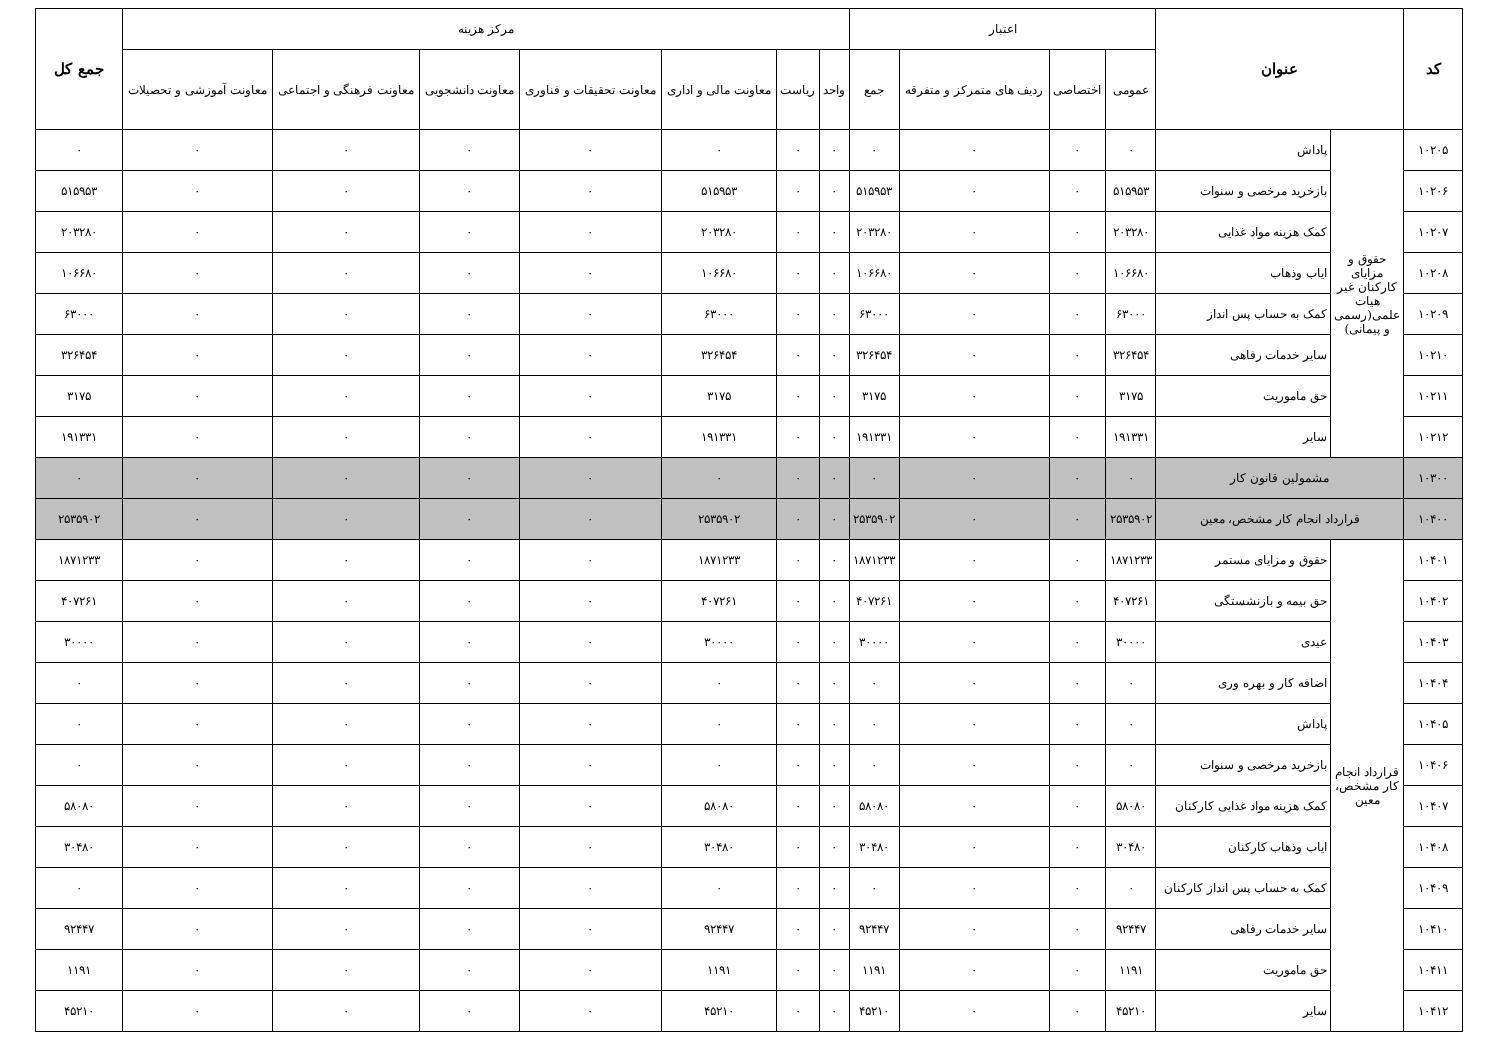| کد | عنوان | | اعتبار | | | | مرکز هزینه | | | | | | | جمع کل |
| --- | --- | --- | --- | --- | --- | --- | --- | --- | --- | --- | --- | --- | --- | --- |
| | | | عمومی | اختصاصی | ردیف های متمرکز و متفرقه | جمع | واحد | ریاست | معاونت مالی و اداری | معاونت تحقیقات و فناوری | معاونت دانشجویی | معاونت فرهنگی و اجتماعی | معاونت آموزشی و تحصیلات | |
| ۱۰۲۰۵ | حقوق و مزایای کارکنان غیر هیات علمی(رسمی و پیمانی) | پاداش | ۰ | ۰ | ۰ | ۰ | ۰ | ۰ | ۰ | ۰ | ۰ | ۰ | ۰ | ۰ |
| ۱۰۲۰۶ | | بازخرید مرخصی و سنوات | ۵۱۵۹۵۳ | ۰ | ۰ | ۵۱۵۹۵۳ | ۰ | ۰ | ۵۱۵۹۵۳ | ۰ | ۰ | ۰ | ۰ | ۵۱۵۹۵۳ |
| ۱۰۲۰۷ | | کمک هزینه مواد غذایی | ۲۰۳۲۸۰ | ۰ | ۰ | ۲۰۳۲۸۰ | ۰ | ۰ | ۲۰۳۲۸۰ | ۰ | ۰ | ۰ | ۰ | ۲۰۳۲۸۰ |
| ۱۰۲۰۸ | | ایاب وذهاب | ۱۰۶۶۸۰ | ۰ | ۰ | ۱۰۶۶۸۰ | ۰ | ۰ | ۱۰۶۶۸۰ | ۰ | ۰ | ۰ | ۰ | ۱۰۶۶۸۰ |
| ۱۰۲۰۹ | | کمک به حساب پس انداز | ۶۳۰۰۰ | ۰ | ۰ | ۶۳۰۰۰ | ۰ | ۰ | ۶۳۰۰۰ | ۰ | ۰ | ۰ | ۰ | ۶۳۰۰۰ |
| ۱۰۲۱۰ | | سایر خدمات رفاهی | ۳۲۶۴۵۴ | ۰ | ۰ | ۳۲۶۴۵۴ | ۰ | ۰ | ۳۲۶۴۵۴ | ۰ | ۰ | ۰ | ۰ | ۳۲۶۴۵۴ |
| ۱۰۲۱۱ | | حق ماموریت | ۳۱۷۵ | ۰ | ۰ | ۳۱۷۵ | ۰ | ۰ | ۳۱۷۵ | ۰ | ۰ | ۰ | ۰ | ۳۱۷۵ |
| ۱۰۲۱۲ | | سایر | ۱۹۱۳۳۱ | ۰ | ۰ | ۱۹۱۳۳۱ | ۰ | ۰ | ۱۹۱۳۳۱ | ۰ | ۰ | ۰ | ۰ | ۱۹۱۳۳۱ |
| ۱۰۳۰۰ | مشمولین قانون کار | | ۰ | ۰ | ۰ | ۰ | ۰ | ۰ | ۰ | ۰ | ۰ | ۰ | ۰ | ۰ |
| ۱۰۴۰۰ | قرارداد انجام کار مشخص، معین | | ۲۵۳۵۹۰۲ | ۰ | ۰ | ۲۵۳۵۹۰۲ | ۰ | ۰ | ۲۵۳۵۹۰۲ | ۰ | ۰ | ۰ | ۰ | ۲۵۳۵۹۰۲ |
| ۱۰۴۰۱ | قرارداد انجام کار مشخص، معین | حقوق و مزایای مستمر | ۱۸۷۱۲۳۳ | ۰ | ۰ | ۱۸۷۱۲۳۳ | ۰ | ۰ | ۱۸۷۱۲۳۳ | ۰ | ۰ | ۰ | ۰ | ۱۸۷۱۲۳۳ |
| ۱۰۴۰۲ | | حق بیمه و بازنشستگی | ۴۰۷۲۶۱ | ۰ | ۰ | ۴۰۷۲۶۱ | ۰ | ۰ | ۴۰۷۲۶۱ | ۰ | ۰ | ۰ | ۰ | ۴۰۷۲۶۱ |
| ۱۰۴۰۳ | | عیدی | ۳۰۰۰۰ | ۰ | ۰ | ۳۰۰۰۰ | ۰ | ۰ | ۳۰۰۰۰ | ۰ | ۰ | ۰ | ۰ | ۳۰۰۰۰ |
| ۱۰۴۰۴ | | اضافه کار و بهره وری | ۰ | ۰ | ۰ | ۰ | ۰ | ۰ | ۰ | ۰ | ۰ | ۰ | ۰ | ۰ |
| ۱۰۴۰۵ | | پاداش | ۰ | ۰ | ۰ | ۰ | ۰ | ۰ | ۰ | ۰ | ۰ | ۰ | ۰ | ۰ |
| ۱۰۴۰۶ | | بازخرید مرخصی و سنوات | ۰ | ۰ | ۰ | ۰ | ۰ | ۰ | ۰ | ۰ | ۰ | ۰ | ۰ | ۰ |
| ۱۰۴۰۷ | | کمک هزینه مواد غذایی کارکنان | ۵۸۰۸۰ | ۰ | ۰ | ۵۸۰۸۰ | ۰ | ۰ | ۵۸۰۸۰ | ۰ | ۰ | ۰ | ۰ | ۵۸۰۸۰ |
| ۱۰۴۰۸ | | ایاب وذهاب کارکنان | ۳۰۴۸۰ | ۰ | ۰ | ۳۰۴۸۰ | ۰ | ۰ | ۳۰۴۸۰ | ۰ | ۰ | ۰ | ۰ | ۳۰۴۸۰ |
| ۱۰۴۰۹ | | کمک به حساب پس انداز کارکنان | ۰ | ۰ | ۰ | ۰ | ۰ | ۰ | ۰ | ۰ | ۰ | ۰ | ۰ | ۰ |
| ۱۰۴۱۰ | | سایر خدمات رفاهی | ۹۲۴۴۷ | ۰ | ۰ | ۹۲۴۴۷ | ۰ | ۰ | ۹۲۴۴۷ | ۰ | ۰ | ۰ | ۰ | ۹۲۴۴۷ |
| ۱۰۴۱۱ | | حق ماموریت | ۱۱۹۱ | ۰ | ۰ | ۱۱۹۱ | ۰ | ۰ | ۱۱۹۱ | ۰ | ۰ | ۰ | ۰ | ۱۱۹۱ |
| ۱۰۴۱۲ | | سایر | ۴۵۲۱۰ | ۰ | ۰ | ۴۵۲۱۰ | ۰ | ۰ | ۴۵۲۱۰ | ۰ | ۰ | ۰ | ۰ | ۴۵۲۱۰ |